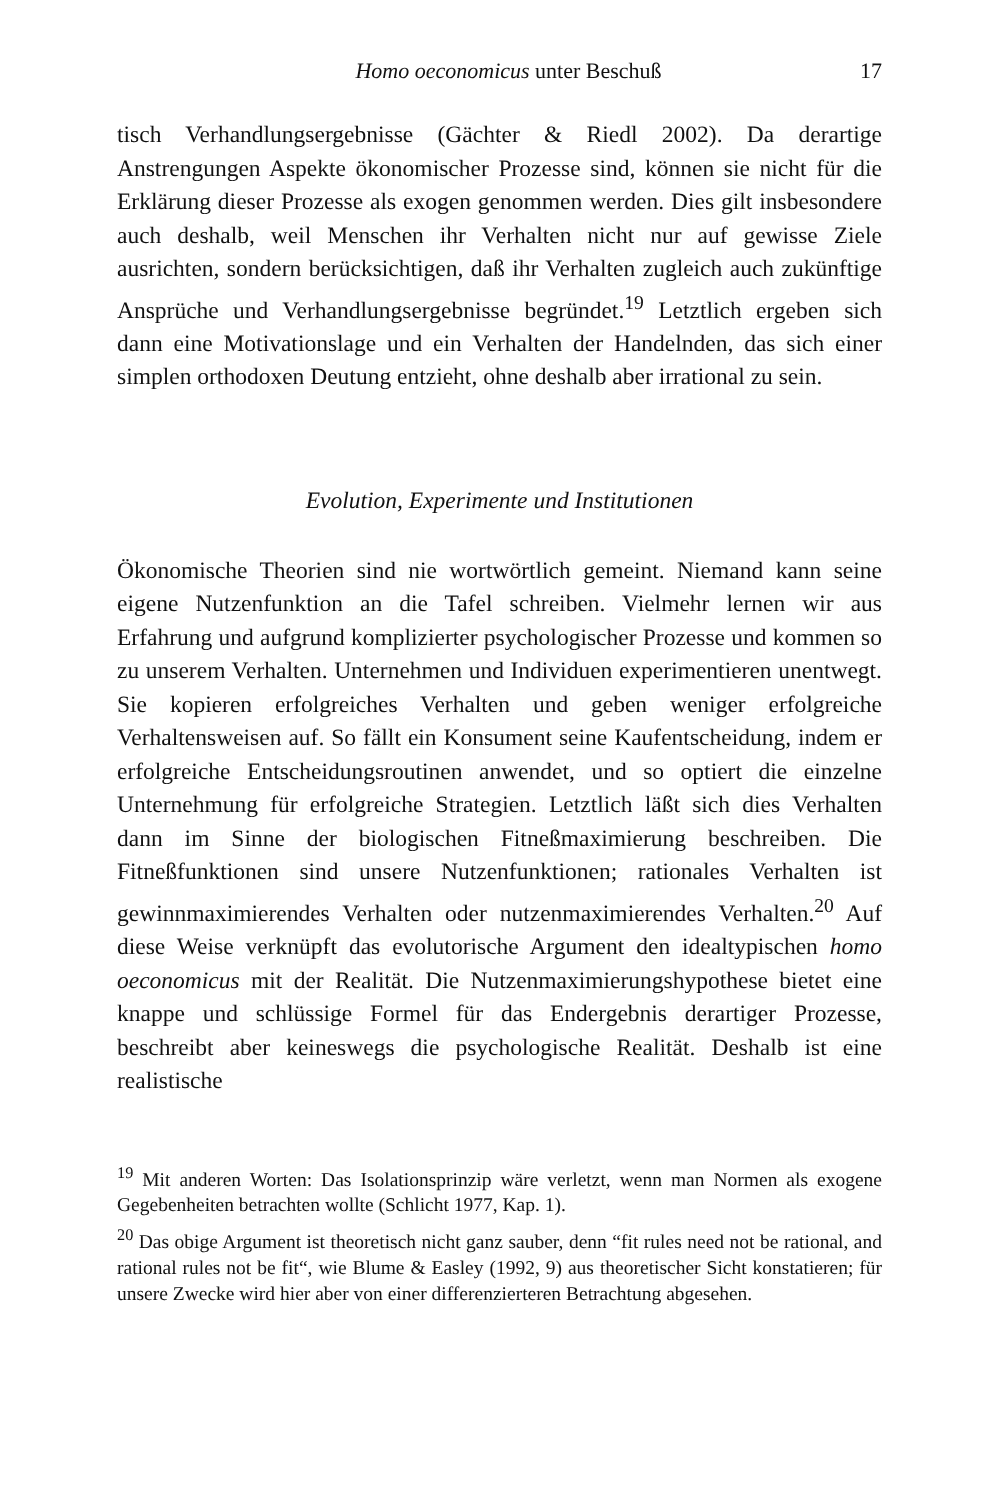Homo oeconomicus unter Beschuß 17
tisch Verhandlungsergebnisse (Gächter & Riedl 2002). Da derartige Anstrengungen Aspekte ökonomischer Prozesse sind, können sie nicht für die Erklärung dieser Prozesse als exogen genommen werden. Dies gilt insbesondere auch deshalb, weil Menschen ihr Verhalten nicht nur auf gewisse Ziele ausrichten, sondern berücksichtigen, daß ihr Verhalten zugleich auch zukünftige Ansprüche und Verhandlungsergebnisse begründet.<sup>19</sup> Letztlich ergeben sich dann eine Motivationslage und ein Verhalten der Handelnden, das sich einer simplen orthodoxen Deutung entzieht, ohne deshalb aber irrational zu sein.
Evolution, Experimente und Institutionen
Ökonomische Theorien sind nie wortwörtlich gemeint. Niemand kann seine eigene Nutzenfunktion an die Tafel schreiben. Vielmehr lernen wir aus Erfahrung und aufgrund komplizierter psychologischer Prozesse und kommen so zu unserem Verhalten. Unternehmen und Individuen experimentieren unentwegt. Sie kopieren erfolgreiches Verhalten und geben weniger erfolgreiche Verhaltensweisen auf. So fällt ein Konsument seine Kaufentscheidung, indem er erfolgreiche Entscheidungsroutinen anwendet, und so optiert die einzelne Unternehmung für erfolgreiche Strategien. Letztlich läßt sich dies Verhalten dann im Sinne der biologischen Fitneßmaximierung beschreiben. Die Fitneßfunktionen sind unsere Nutzenfunktionen; rationales Verhalten ist gewinnmaximierendes Verhalten oder nutzenmaximierendes Verhalten.<sup>20</sup> Auf diese Weise verknüpft das evolutorische Argument den idealtypischen homo oeconomicus mit der Realität. Die Nutzenmaximierungshypothese bietet eine knappe und schlüssige Formel für das Endergebnis derartiger Prozesse, beschreibt aber keineswegs die psychologische Realität. Deshalb ist eine realistische
<sup>19</sup> Mit anderen Worten: Das Isolationsprinzip wäre verletzt, wenn man Normen als exogene Gegebenheiten betrachten wollte (Schlicht 1977, Kap. 1).
<sup>20</sup> Das obige Argument ist theoretisch nicht ganz sauber, denn “fit rules need not be rational, and rational rules not be fit“, wie Blume & Easley (1992, 9) aus theoretischer Sicht konstatieren; für unsere Zwecke wird hier aber von einer differenzierteren Betrachtung abgesehen.